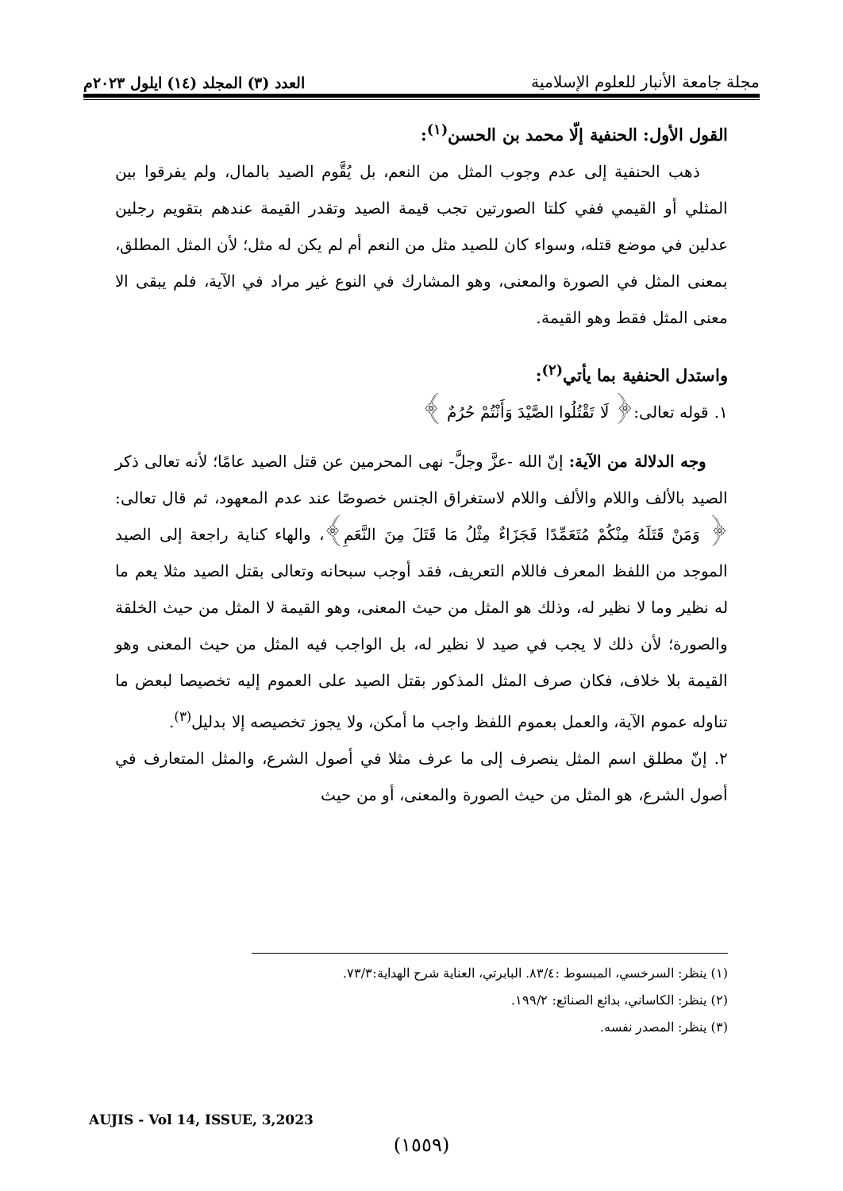مجلة جامعة الأنبار للعلوم الإسلامية
العدد (٣) المجلد (١٤) ايلول ٢٠٢٣م
القول الأول: الحنفية إلّا محمد بن الحسن<sup>(١)</sup>:
ذهب الحنفية إلى عدم وجوب المثل من النعم، بل يُقَّوم الصيد بالمال، ولم يفرقوا بين المثلي أو القيمي ففي كلتا الصورتين تجب قيمة الصيد وتقدر القيمة عندهم بتقويم رجلين عدلين في موضع قتله، وسواء كان للصيد مثل من النعم أم لم يكن له مثل؛ لأن المثل المطلق، بمعنى المثل في الصورة والمعنى، وهو المشارك في النوع غير مراد في الآية، فلم يبقى الا معنى المثل فقط وهو القيمة.
واستدل الحنفية بما يأتي<sup>(٢)</sup>:
١. قوله تعالى:﴿ لَا تَقْتُلُوا الصَّيْدَ وَأَنْتُمْ حُرُمٌ ﴾
وجه الدلالة من الآية: إنّ الله -عزَّ وجلَّ- نهى المحرمين عن قتل الصيد عامًا؛ لأنه تعالى ذكر الصيد بالألف واللام والألف واللام لاستغراق الجنس خصوصًا عند عدم المعهود، ثم قال تعالى:﴿ وَمَنْ قَتَلَهُ مِنْكُمْ مُتَعَمِّدًا فَجَزَاءٌ مِثْلُ مَا قَتَلَ مِنَ النَّعَمِ﴾، والهاء كناية راجعة إلى الصيد الموجد من اللفظ المعرف فاللام التعريف، فقد أوجب سبحانه وتعالى بقتل الصيد مثلا يعم ما له نظير وما لا نظير له، وذلك هو المثل من حيث المعنى، وهو القيمة لا المثل من حيث الخلقة والصورة؛ لأن ذلك لا يجب في صيد لا نظير له، بل الواجب فيه المثل من حيث المعنى وهو القيمة بلا خلاف، فكان صرف المثل المذكور بقتل الصيد على العموم إليه تخصيصا لبعض ما تناوله عموم الآية، والعمل بعموم اللفظ واجب ما أمكن، ولا يجوز تخصيصه إلا بدليل<sup>(٣)</sup>.
٢. إنّ مطلق اسم المثل ينصرف إلى ما عرف مثلا في أصول الشرع، والمثل المتعارف في أصول الشرع، هو المثل من حيث الصورة والمعنى، أو من حيث
(١) ينظر: السرخسي، المبسوط :٨٣/٤. البابرتي، العناية شرح الهداية:٧٣/٣.
(٢) ينظر: الكاساني، بدائع الصنائع: ١٩٩/٢.
(٣) ينظر: المصدر نفسه.
AUJIS - Vol 14, ISSUE, 3,2023
(١٥٥٩)